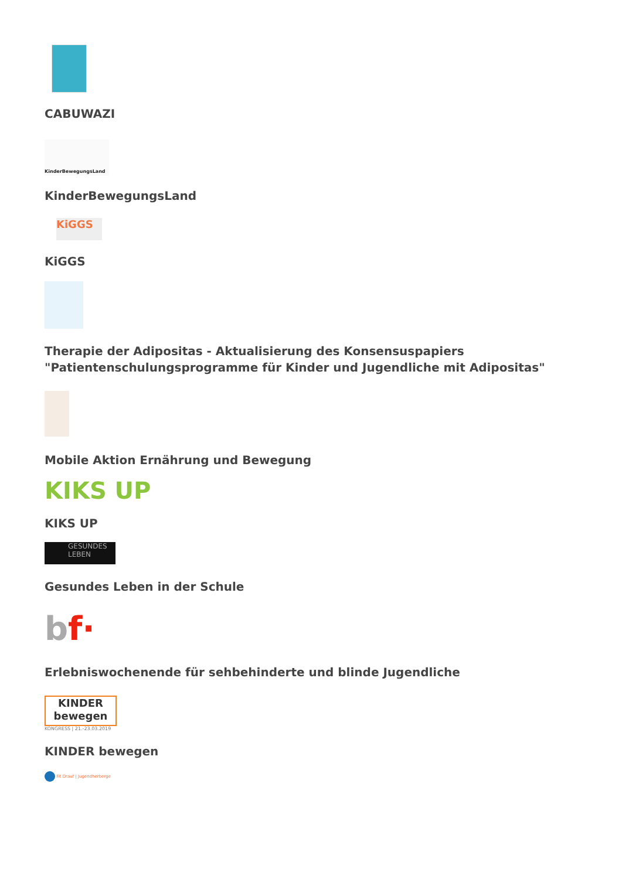CABUWAZI
KinderBewegungsLand
KinderBewegungsLand
KiGGS
KiGGS
Therapie der Adipositas - Aktualisierung des Konsensuspapiers "Patientenschulungsprogramme für Kinder und Jugendliche mit Adipositas"
Mobile Aktion Ernährung und Bewegung
KIKS UP
KIKS UP
GESUNDES LEBEN
Gesundes Leben in der Schule
bf·
Erlebniswochenende für sehbehinderte und blinde Jugendliche
KINDER
bewegen
KONGRESS | 21.-23.03.2019
KINDER bewegen
Fit Drauf | Jugendherberge